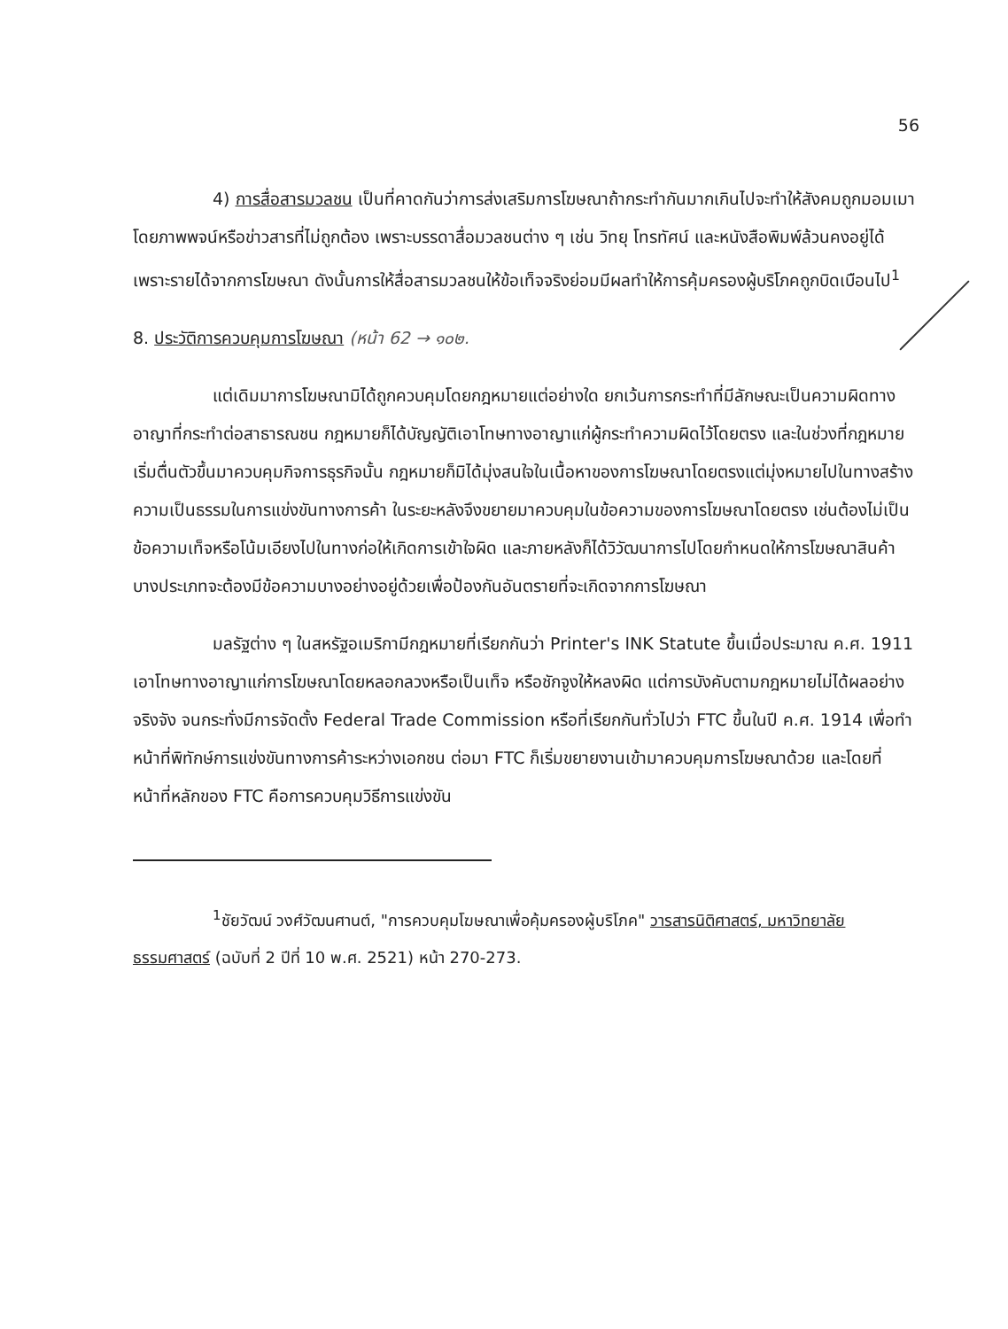56
4) การสื่อสารมวลชน เป็นที่คาดกันว่าการส่งเสริมการโฆษณาถ้ากระทำกันมากเกินไปจะทำให้สังคมถูกมอมเมาโดยภาพพจน์หรือข่าวสารที่ไม่ถูกต้อง เพราะบรรดาสื่อมวลชนต่าง ๆ เช่น วิทยุ โทรทัศน์ และหนังสือพิมพ์ล้วนคงอยู่ได้เพราะรายได้จากการโฆษณา ดังนั้นการให้สื่อสารมวลชนให้ข้อเท็จจริงย่อมมีผลทำให้การคุ้มครองผู้บริโภคถูกบิดเบือนไป<sup>1</sup>
8. ประวัติการควบคุมการโฆษณา (หน้า 62 → ๑๐๒.
แต่เดิมมาการโฆษณามิได้ถูกควบคุมโดยกฎหมายแต่อย่างใด ยกเว้นการกระทำที่มีลักษณะเป็นความผิดทางอาญาที่กระทำต่อสาธารณชน กฎหมายก็ได้บัญญัติเอาโทษทางอาญาแก่ผู้กระทำความผิดไว้โดยตรง และในช่วงที่กฎหมายเริ่มตื่นตัวขึ้นมาควบคุมกิจการธุรกิจนั้น กฎหมายก็มิได้มุ่งสนใจในเนื้อหาของการโฆษณาโดยตรงแต่มุ่งหมายไปในทางสร้างความเป็นธรรมในการแข่งขันทางการค้า ในระยะหลังจึงขยายมาควบคุมในข้อความของการโฆษณาโดยตรง เช่นต้องไม่เป็นข้อความเท็จหรือโน้มเอียงไปในทางก่อให้เกิดการเข้าใจผิด และภายหลังก็ได้วิวัฒนาการไปโดยกำหนดให้การโฆษณาสินค้าบางประเภทจะต้องมีข้อความบางอย่างอยู่ด้วยเพื่อป้องกันอันตรายที่จะเกิดจากการโฆษณา
มลรัฐต่าง ๆ ในสหรัฐอเมริกามีกฎหมายที่เรียกกันว่า Printer's INK Statute ขึ้นเมื่อประมาณ ค.ศ. 1911 เอาโทษทางอาญาแก่การโฆษณาโดยหลอกลวงหรือเป็นเท็จ หรือชักจูงให้หลงผิด แต่การบังคับตามกฎหมายไม่ได้ผลอย่างจริงจัง จนกระทั่งมีการจัดตั้ง Federal Trade Commission หรือที่เรียกกันทั่วไปว่า FTC ขึ้นในปี ค.ศ. 1914 เพื่อทำหน้าที่พิทักษ์การแข่งขันทางการค้าระหว่างเอกชน ต่อมา FTC ก็เริ่มขยายงานเข้ามาควบคุมการโฆษณาด้วย และโดยที่หน้าที่หลักของ FTC คือการควบคุมวิธีการแข่งขัน
<sup>1</sup> ชัยวัฒน์ วงศ์วัฒนศานต์, "การควบคุมโฆษณาเพื่อคุ้มครองผู้บริโภค" วารสารนิติศาสตร์, มหาวิทยาลัยธรรมศาสตร์ (ฉบับที่ 2 ปีที่ 10 พ.ศ. 2521) หน้า 270-273.